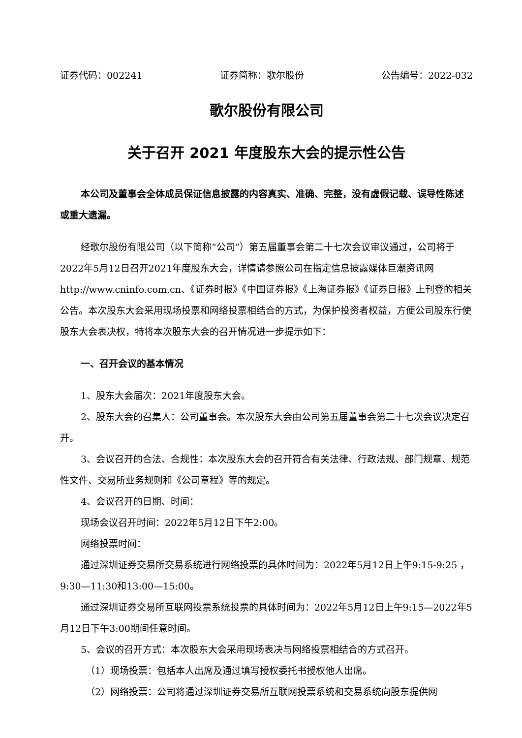证券代码：002241 证券简称：歌尔股份 公告编号：2022-032
歌尔股份有限公司
关于召开 2021 年度股东大会的提示性公告
本公司及董事会全体成员保证信息披露的内容真实、准确、完整，没有虚假记载、误导性陈述或重大遗漏。
经歌尔股份有限公司（以下简称“公司”）第五届董事会第二十七次会议审议通过，公司将于2022年5月12日召开2021年度股东大会，详情请参照公司在指定信息披露媒体巨潮资讯网http://www.cninfo.com.cn、《证券时报》《中国证券报》《上海证券报》《证券日报》上刊登的相关公告。本次股东大会采用现场投票和网络投票相结合的方式，为保护投资者权益，方便公司股东行使股东大会表决权，特将本次股东大会的召开情况进一步提示如下：
一、召开会议的基本情况
1、股东大会届次：2021年度股东大会。
2、股东大会的召集人：公司董事会。本次股东大会由公司第五届董事会第二十七次会议决定召开。
3、会议召开的合法、合规性：本次股东大会的召开符合有关法律、行政法规、部门规章、规范性文件、交易所业务规则和《公司章程》等的规定。
4、会议召开的日期、时间：
现场会议召开时间：2022年5月12日下午2:00。
网络投票时间：
通过深圳证券交易所交易系统进行网络投票的具体时间为：2022年5月12日上午9:15-9:25 ，9:30—11:30和13:00—15:00。
通过深圳证券交易所互联网投票系统投票的具体时间为：2022年5月12日上午9:15—2022年5月12日下午3:00期间任意时间。
5、会议的召开方式：本次股东大会采用现场表决与网络投票相结合的方式召开。
（1）现场投票：包括本人出席及通过填写授权委托书授权他人出席。
（2）网络投票：公司将通过深圳证券交易所互联网投票系统和交易系统向股东提供网